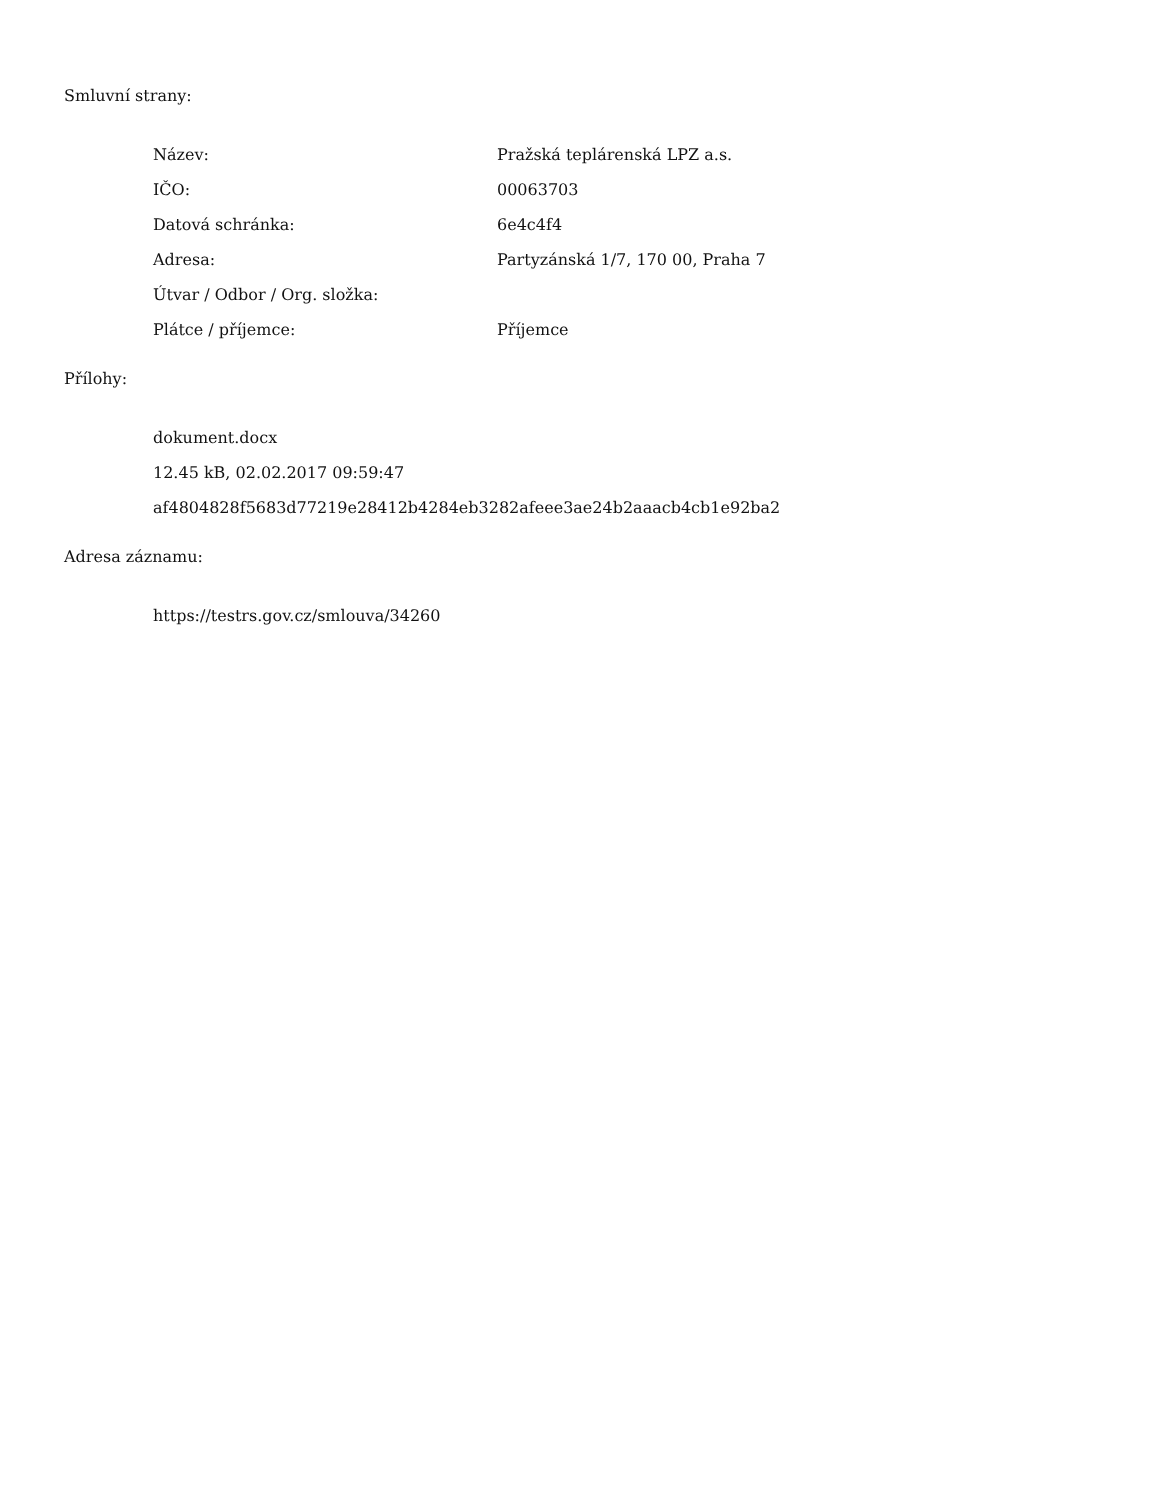Smluvní strany:
| Název: | Pražská teplárenská LPZ a.s. |
| IČO: | 00063703 |
| Datová schránka: | 6e4c4f4 |
| Adresa: | Partyzánská 1/7, 170 00, Praha 7 |
| Útvar / Odbor / Org. složka: | |
| Plátce / příjemce: | Příjemce |
Přílohy:
dokument.docx
12.45 kB, 02.02.2017 09:59:47
af4804828f5683d77219e28412b4284eb3282afeee3ae24b2aaacb4cb1e92ba2
Adresa záznamu:
https://testrs.gov.cz/smlouva/34260